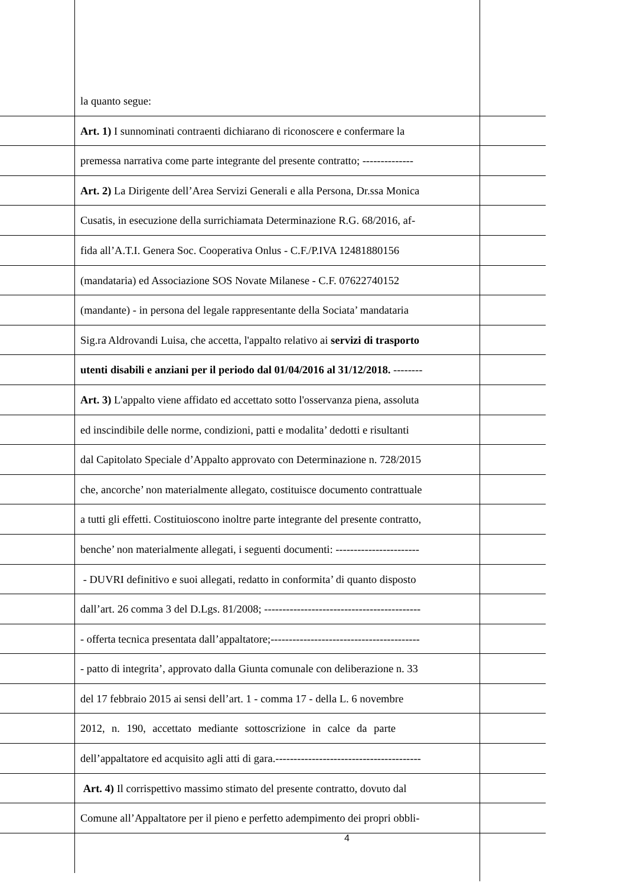la quanto segue:
Art. 1) I sunnominati contraenti dichiarano di riconoscere e confermare la
premessa narrativa come parte integrante del presente contratto; --------------
Art. 2) La Dirigente dell’Area Servizi Generali e alla Persona, Dr.ssa Monica
Cusatis, in esecuzione della surrichiamata Determinazione R.G. 68/2016, af-
fida all’A.T.I. Genera Soc. Cooperativa Onlus - C.F./P.IVA 12481880156
(mandataria) ed Associazione SOS Novate Milanese - C.F. 07622740152
(mandante) - in persona del legale rappresentante della Sociata’ mandataria
Sig.ra Aldrovandi Luisa, che accetta, l'appalto relativo ai servizi di trasporto
utenti disabili e anziani per il periodo dal 01/04/2016 al 31/12/2018. --------
Art. 3) L'appalto viene affidato ed accettato sotto l'osservanza piena, assoluta
ed inscindibile delle norme, condizioni, patti e modalita’ dedotti e risultanti
dal Capitolato Speciale d’Appalto approvato con Determinazione n. 728/2015
che, ancorche’ non materialmente allegato, costituisce documento contrattuale
a tutti gli effetti. Costituioscono inoltre parte integrante del presente contratto,
benche’ non materialmente allegati, i seguenti documenti: -----------------------
- DUVRI definitivo e suoi allegati, redatto in conformita’ di quanto disposto
dall’art. 26 comma 3 del D.Lgs. 81/2008; -------------------------------------------
- offerta tecnica presentata dall’appaltatore;-----------------------------------------
- patto di integrita’, approvato dalla Giunta comunale con deliberazione n. 33
del 17 febbraio 2015 ai sensi dell’art. 1 - comma 17 - della L. 6 novembre
2012, n. 190, accettato mediante sottoscrizione in calce da parte
dell’appaltatore ed acquisito agli atti di gara.----------------------------------------
Art. 4) Il corrispettivo massimo stimato del presente contratto, dovuto dal
Comune all’Appaltatore per il pieno e perfetto adempimento dei propri obbli-
4